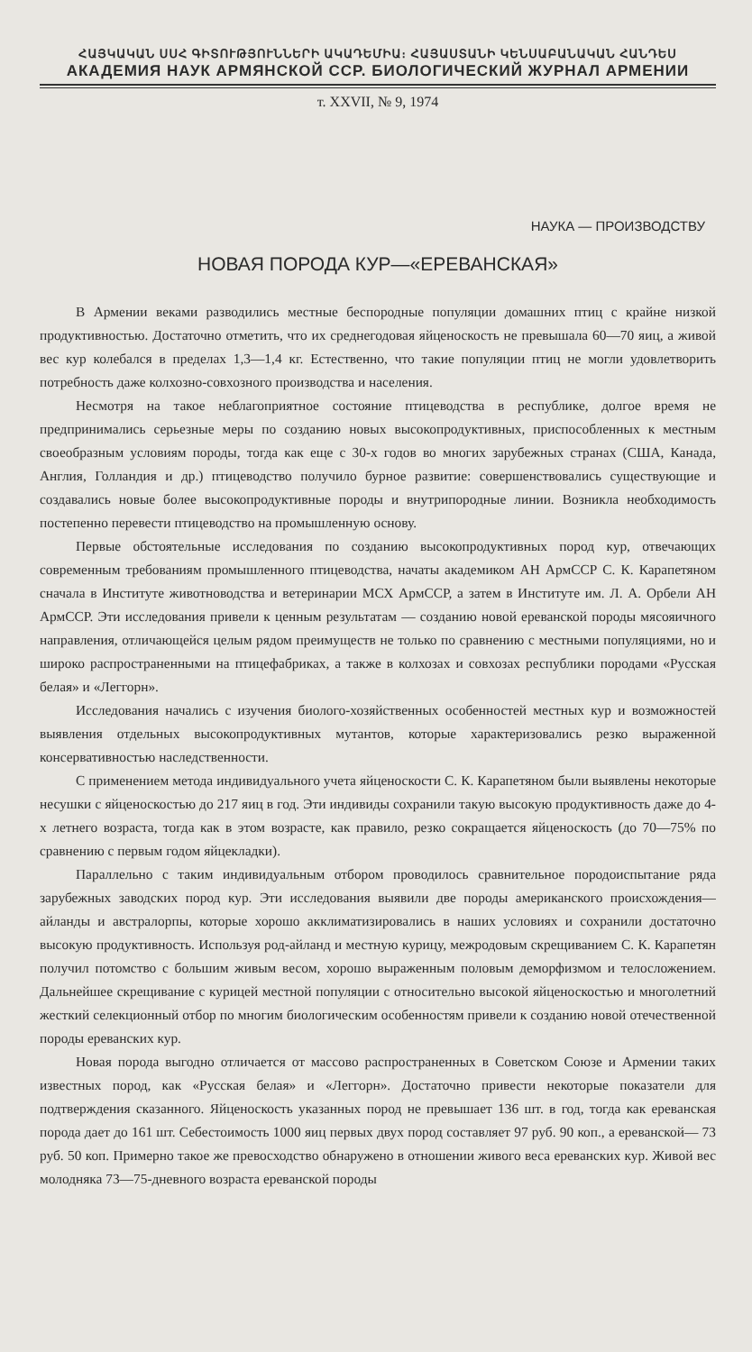ՀԱՅԿԱԿԱՆ ՍՍՀ ԳԻՏՈՒԹՅՈՒՆՆԵՐԻ ԱԿԱԴԵՄԻԱ։ ՀԱՅԱՍՏԱՆԻ ԿԵՆՍԱԲԱՆԱԿԱՆ ՀԱՆԴԵՍ
АКАДЕМИЯ НАУК АРМЯНСКОЙ ССР. БИОЛОГИЧЕСКИЙ ЖУРНАЛ АРМЕНИИ
т. XXVII, № 9, 1974
НАУКА — ПРОИЗВОДСТВУ
НОВАЯ ПОРОДА КУР—«ЕРЕВАНСКАЯ»
В Армении веками разводились местные беспородные популяции домашних птиц с крайне низкой продуктивностью. Достаточно отметить, что их среднегодовая яйценоскость не превышала 60—70 яиц, а живой вес кур колебался в пределах 1,3—1,4 кг. Естественно, что такие популяции птиц не могли удовлетворить потребность даже колхозно-совхозного производства и населения.
Несмотря на такое неблагоприятное состояние птицеводства в республике, долгое время не предпринимались серьезные меры по созданию новых высокопродуктивных, приспособленных к местным своеобразным условиям породы, тогда как еще с 30-х годов во многих зарубежных странах (США, Канада, Англия, Голландия и др.) птицеводство получило бурное развитие: совершенствовались существующие и создавались новые более высокопродуктивные породы и внутрипородные линии. Возникла необходимость постепенно перевести птицеводство на промышленную основу.
Первые обстоятельные исследования по созданию высокопродуктивных пород кур, отвечающих современным требованиям промышленного птицеводства, начаты академиком АН АрмССР С. К. Карапетяном сначала в Институте животноводства и ветеринарии МСХ АрмССР, а затем в Институте им. Л. А. Орбели АН АрмССР. Эти исследования привели к ценным результатам — созданию новой ереванской породы мясояичного направления, отличающейся целым рядом преимуществ не только по сравнению с местными популяциями, но и широко распространенными на птицефабриках, а также в колхозах и совхозах республики породами «Русская белая» и «Леггорн».
Исследования начались с изучения биолого-хозяйственных особенностей местных кур и возможностей выявления отдельных высокопродуктивных мутантов, которые характеризовались резко выраженной консервативностью наследственности.
С применением метода индивидуального учета яйценоскости С. К. Карапетяном были выявлены некоторые несушки с яйценоскостью до 217 яиц в год. Эти индивиды сохранили такую высокую продуктивность даже до 4-х летнего возраста, тогда как в этом возрасте, как правило, резко сокращается яйценоскость (до 70—75% по сравнению с первым годом яйцекладки).
Параллельно с таким индивидуальным отбором проводилось сравнительное породоиспытание ряда зарубежных заводских пород кур. Эти исследования выявили две породы американского происхождения—айланды и австралорпы, которые хорошо акклиматизировались в наших условиях и сохранили достаточно высокую продуктивность. Используя род-айланд и местную курицу, межродовым скрещиванием С. К. Карапетян получил потомство с большим живым весом, хорошо выраженным половым деморфизмом и телосложением. Дальнейшее скрещивание с курицей местной популяции с относительно высокой яйценоскостью и многолетний жесткий селекционный отбор по многим биологическим особенностям привели к созданию новой отечественной породы ереванских кур.
Новая порода выгодно отличается от массово распространенных в Советском Союзе и Армении таких известных пород, как «Русская белая» и «Леггорн». Достаточно привести некоторые показатели для подтверждения сказанного. Яйценоскость указанных пород не превышает 136 шт. в год, тогда как ереванская порода дает до 161 шт. Себестоимость 1000 яиц первых двух пород составляет 97 руб. 90 коп., а ереванской— 73 руб. 50 коп. Примерно такое же превосходство обнаружено в отношении живого веса ереванских кур. Живой вес молодняка 73—75-дневного возраста ереванской породы